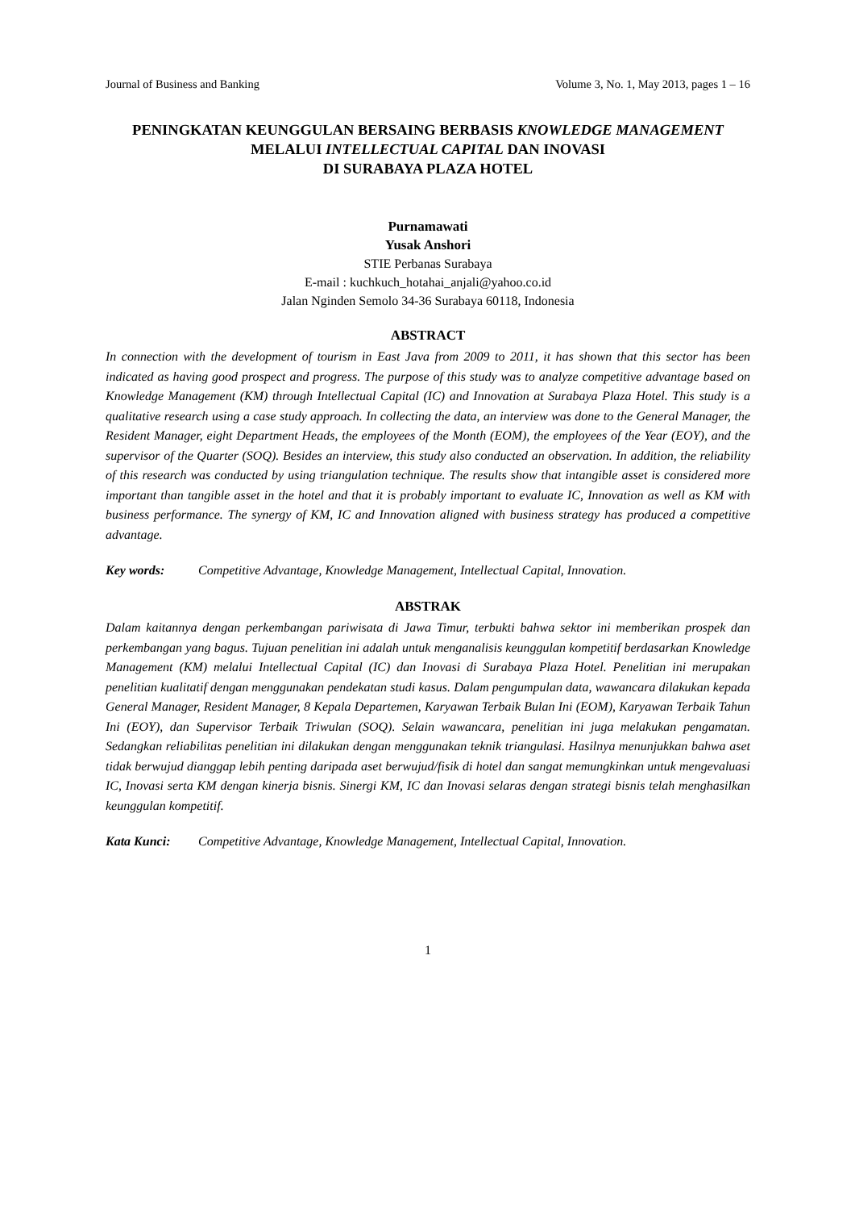Journal of Business and Banking Volume 3, No. 1, May 2013, pages 1 – 16
PENINGKATAN KEUNGGULAN BERSAING BERBASIS KNOWLEDGE MANAGEMENT MELALUI INTELLECTUAL CAPITAL DAN INOVASI
DI SURABAYA PLAZA HOTEL
Purnamawati
Yusak Anshori
STIE Perbanas Surabaya
E-mail : kuchkuch_hotahai_anjali@yahoo.co.id
Jalan Nginden Semolo 34-36 Surabaya 60118, Indonesia
ABSTRACT
In connection with the development of tourism in East Java from 2009 to 2011, it has shown that this sector has been indicated as having good prospect and progress. The purpose of this study was to analyze competitive advantage based on Knowledge Management (KM) through Intellectual Capital (IC) and Innovation at Surabaya Plaza Hotel. This study is a qualitative research using a case study approach. In collecting the data, an interview was done to the General Manager, the Resident Manager, eight Department Heads, the employees of the Month (EOM), the employees of the Year (EOY), and the supervisor of the Quarter (SOQ). Besides an interview, this study also conducted an observation. In addition, the reliability of this research was conducted by using triangulation technique. The results show that intangible asset is considered more important than tangible asset in the hotel and that it is probably important to evaluate IC, Innovation as well as KM with business performance. The synergy of KM, IC and Innovation aligned with business strategy has produced a competitive advantage.
Key words: Competitive Advantage, Knowledge Management, Intellectual Capital, Innovation.
ABSTRAK
Dalam kaitannya dengan perkembangan pariwisata di Jawa Timur, terbukti bahwa sektor ini memberikan prospek dan perkembangan yang bagus. Tujuan penelitian ini adalah untuk menganalisis keunggulan kompetitif berdasarkan Knowledge Management (KM) melalui Intellectual Capital (IC) dan Inovasi di Surabaya Plaza Hotel. Penelitian ini merupakan penelitian kualitatif dengan menggunakan pendekatan studi kasus. Dalam pengumpulan data, wawancara dilakukan kepada General Manager, Resident Manager, 8 Kepala Departemen, Karyawan Terbaik Bulan Ini (EOM), Karyawan Terbaik Tahun Ini (EOY), dan Supervisor Terbaik Triwulan (SOQ). Selain wawancara, penelitian ini juga melakukan pengamatan. Sedangkan reliabilitas penelitian ini dilakukan dengan menggunakan teknik triangulasi. Hasilnya menunjukkan bahwa aset tidak berwujud dianggap lebih penting daripada aset berwujud/fisik di hotel dan sangat memungkinkan untuk mengevaluasi IC, Inovasi serta KM dengan kinerja bisnis. Sinergi KM, IC dan Inovasi selaras dengan strategi bisnis telah menghasilkan keunggulan kompetitif.
Kata Kunci: Competitive Advantage, Knowledge Management, Intellectual Capital, Innovation.
1